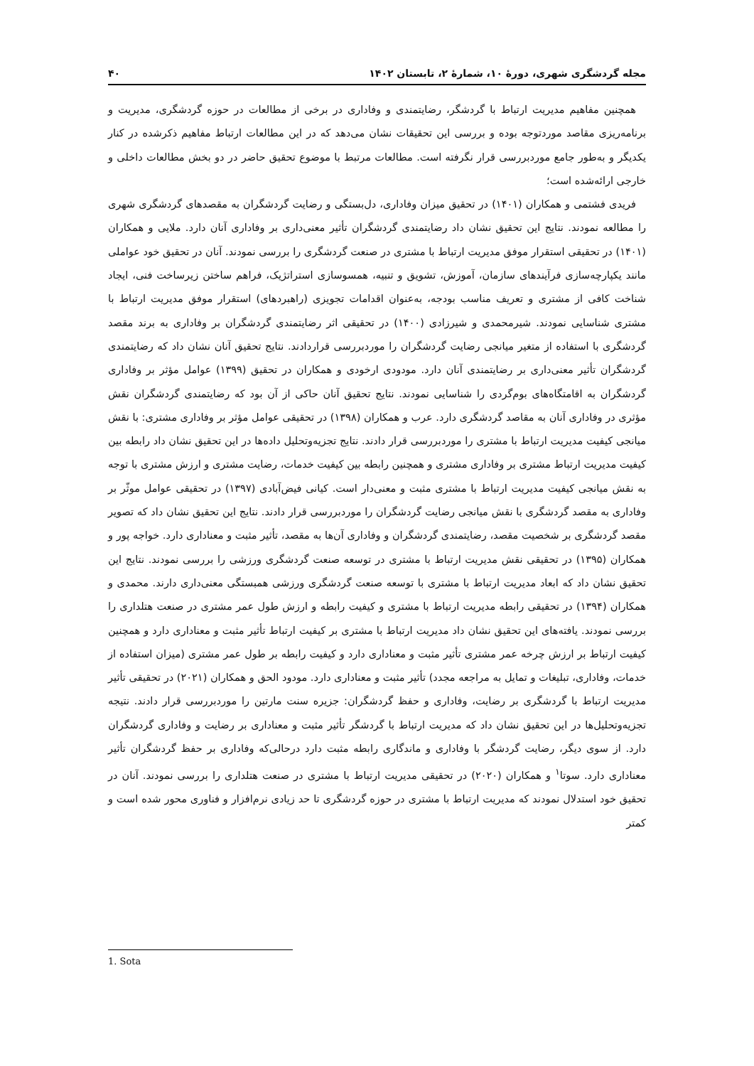مجله گردشگری شهری، دورهٔ ۱۰، شمارهٔ ۲، تابستان ۱۴۰۲ ۴۰
همچنین مفاهیم مدیریت ارتباط با گردشگر، رضایتمندی و وفاداری در برخی از مطالعات در حوزه گردشگری، مدیریت و برنامه‌ریزی مقاصد موردتوجه بوده و بررسی این تحقیقات نشان می‌دهد که در این مطالعات ارتباط مفاهیم ذکرشده در کنار یکدیگر و به‌طور جامع موردبررسی قرار نگرفته است. مطالعات مرتبط با موضوع تحقیق حاضر در دو بخش مطالعات داخلی و خارجی ارائه‌شده است؛
فریدی فشتمی و همکاران (۱۴۰۱) در تحقیق میزان وفاداری، دل‌بستگی و رضایت گردشگران به مقصدهای گردشگری شهری را مطالعه نمودند. نتایج این تحقیق نشان داد رضایتمندی گردشگران تأثیر معنی‌داری بر وفاداری آنان دارد. ملایی و همکاران (۱۴۰۱) در تحقیقی استقرار موفق مدیریت ارتباط با مشتری در صنعت گردشگری را بررسی نمودند. آنان در تحقیق خود عواملی مانند یکپارچه‌سازی فرآیندهای سازمان، آموزش، تشویق و تنبیه، همسوسازی استراتژیک، فراهم ساختن زیرساخت فنی، ایجاد شناخت کافی از مشتری و تعریف مناسب بودجه، به‌عنوان اقدامات تجویزی (راهبردهای) استقرار موفق مدیریت ارتباط با مشتری شناسایی نمودند. شیرمحمدی و شیرزادی (۱۴۰۰) در تحقیقی اثر رضایتمندی گردشگران بر وفاداری به برند مقصد گردشگری با استفاده از متغیر میانجی رضایت گردشگران را موردبررسی قراردادند. نتایج تحقیق آنان نشان داد که رضایتمندی گردشگران تأثیر معنی‌داری بر رضایتمندی آنان دارد. مودودی ارخودی و همکاران در تحقیق (۱۳۹۹) عوامل مؤثر بر وفاداری گردشگران به اقامتگاه‌های بوم‌گردی را شناسایی نمودند. نتایج تحقیق آنان حاکی از آن بود که رضایتمندی گردشگران نقش مؤثری در وفاداری آنان به مقاصد گردشگری دارد. عرب و همکاران (۱۳۹۸) در تحقیقی عوامل مؤثر بر وفاداری مشتری: با نقش میانجی کیفیت مدیریت ارتباط با مشتری را موردبررسی قرار دادند. نتایج تجزیه‌وتحلیل داده‌ها در این تحقیق نشان داد رابطه بین کیفیت مدیریت ارتباط مشتری بر وفاداری مشتری و همچنین رابطه بین کیفیت خدمات، رضایت مشتری و ارزش مشتری با توجه به نقش میانجی کیفیت مدیریت ارتباط با مشتری مثبت و معنی‌دار است. کیانی فیض‌آبادی (۱۳۹۷) در تحقیقی عوامل موثّر بر وفاداری به مقصد گردشگری با نقش میانجی رضایت گردشگران را موردبررسی قرار دادند. نتایج این تحقیق نشان داد که تصویر مقصد گردشگری بر شخصیت مقصد، رضایتمندی گردشگران و وفاداری آن‌ها به مقصد، تأثیر مثبت و معناداری دارد. خواجه پور و همکاران (۱۳۹۵) در تحقیقی نقش مدیریت ارتباط با مشتری در توسعه صنعت گردشگری ورزشی را بررسی نمودند. نتایج این تحقیق نشان داد که ابعاد مدیریت ارتباط با مشتری با توسعه صنعت گردشگری ورزشی همبستگی معنی‌داری دارند. محمدی و همکاران (۱۳۹۴) در تحقیقی رابطه مدیریت ارتباط با مشتری و کیفیت رابطه و ارزش طول عمر مشتری در صنعت هتلداری را بررسی نمودند. یافته‌های این تحقیق نشان داد مدیریت ارتباط با مشتری بر کیفیت ارتباط تأثیر مثبت و معناداری دارد و همچنین کیفیت ارتباط بر ارزش چرخه عمر مشتری تأثیر مثبت و معناداری دارد و کیفیت رابطه بر طول عمر مشتری (میزان استفاده از خدمات، وفاداری، تبلیغات و تمایل به مراجعه مجدد) تأثیر مثبت و معناداری دارد. مودود الحق و همکاران (۲۰۲۱) در تحقیقی تأثیر مدیریت ارتباط با گردشگری بر رضایت، وفاداری و حفظ گردشگران: جزیره سنت مارتین را موردبررسی قرار دادند. نتیجه تجزیه‌وتحلیل‌ها در این تحقیق نشان داد که مدیریت ارتباط با گردشگر تأثیر مثبت و معناداری بر رضایت و وفاداری گردشگران دارد. از سوی دیگر، رضایت گردشگر با وفاداری و ماندگاری رابطه مثبت دارد درحالی‌که وفاداری بر حفظ گردشگران تأثیر معناداری دارد. سوتا<sup>۱</sup> و همکاران (۲۰۲۰) در تحقیقی مدیریت ارتباط با مشتری در صنعت هتلداری را بررسی نمودند. آنان در تحقیق خود استدلال نمودند که مدیریت ارتباط با مشتری در حوزه گردشگری تا حد زیادی نرم‌افزار و فناوری محور شده است و کمتر
1. Sota